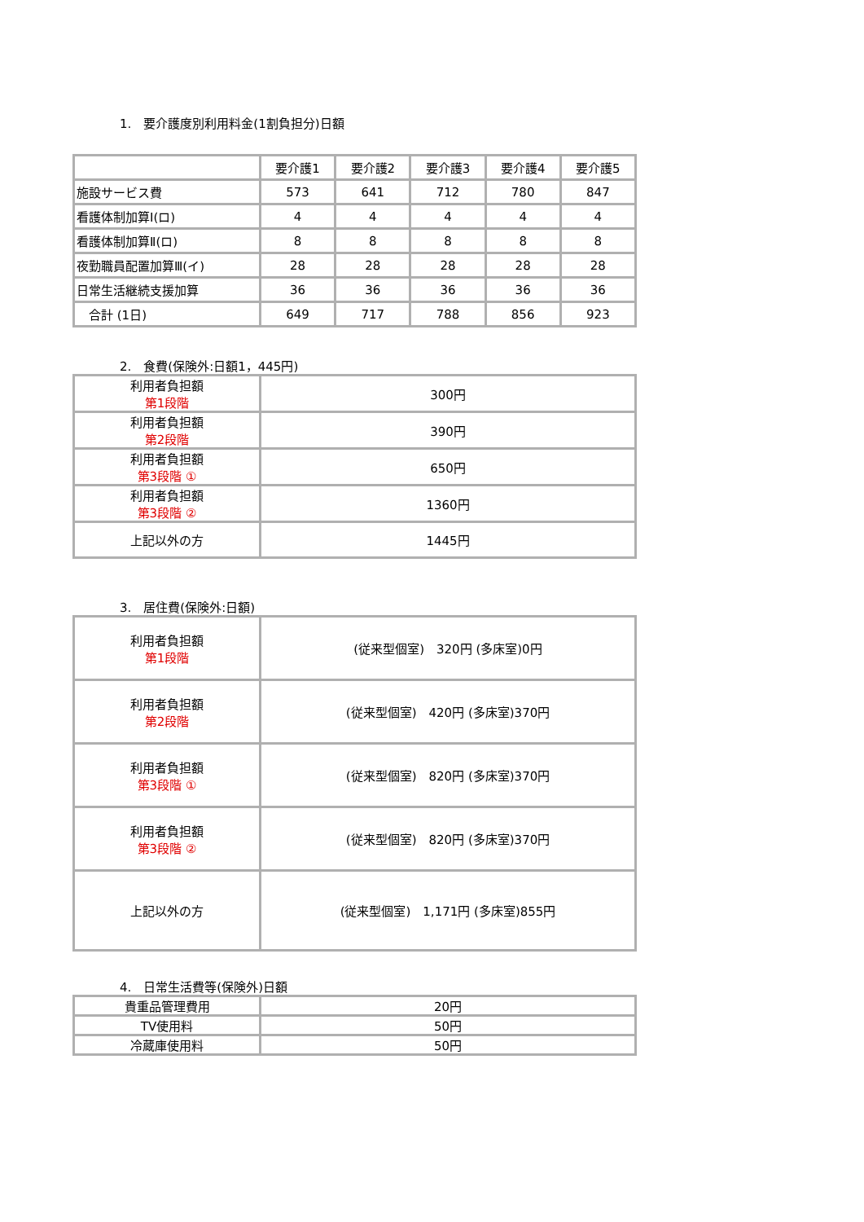1.　要介護度別利用料金(1割負担分)日額
| | 要介護1 | 要介護2 | 要介護3 | 要介護4 | 要介護5 |
| --- | --- | --- | --- | --- | --- |
| 施設サービス費 | 573 | 641 | 712 | 780 | 847 |
| 看護体制加算Ⅰ(ロ) | 4 | 4 | 4 | 4 | 4 |
| 看護体制加算Ⅱ(ロ) | 8 | 8 | 8 | 8 | 8 |
| 夜勤職員配置加算Ⅲ(イ) | 28 | 28 | 28 | 28 | 28 |
| 日常生活継続支援加算 | 36 | 36 | 36 | 36 | 36 |
| 合計 (1日) | 649 | 717 | 788 | 856 | 923 |
2.　食費(保険外:日額1，445円)
| 利用者負担額 第1段階 | 300円 |
| 利用者負担額 第2段階 | 390円 |
| 利用者負担額 第3段階 ① | 650円 |
| 利用者負担額 第3段階 ② | 1360円 |
| 上記以外の方 | 1445円 |
3.　居住費(保険外:日額)
| 利用者負担額 第1段階 | (従来型個室) 320円 (多床室)0円 |
| 利用者負担額 第2段階 | (従来型個室) 420円 (多床室)370円 |
| 利用者負担額 第3段階 ① | (従来型個室) 820円 (多床室)370円 |
| 利用者負担額 第3段階 ② | (従来型個室) 820円 (多床室)370円 |
| 上記以外の方 | (従来型個室) 1,171円 (多床室)855円 |
4.　日常生活費等(保険外)日額
| 貴重品管理費用 | 20円 |
| TV使用料 | 50円 |
| 冷蔵庫使用料 | 50円 |